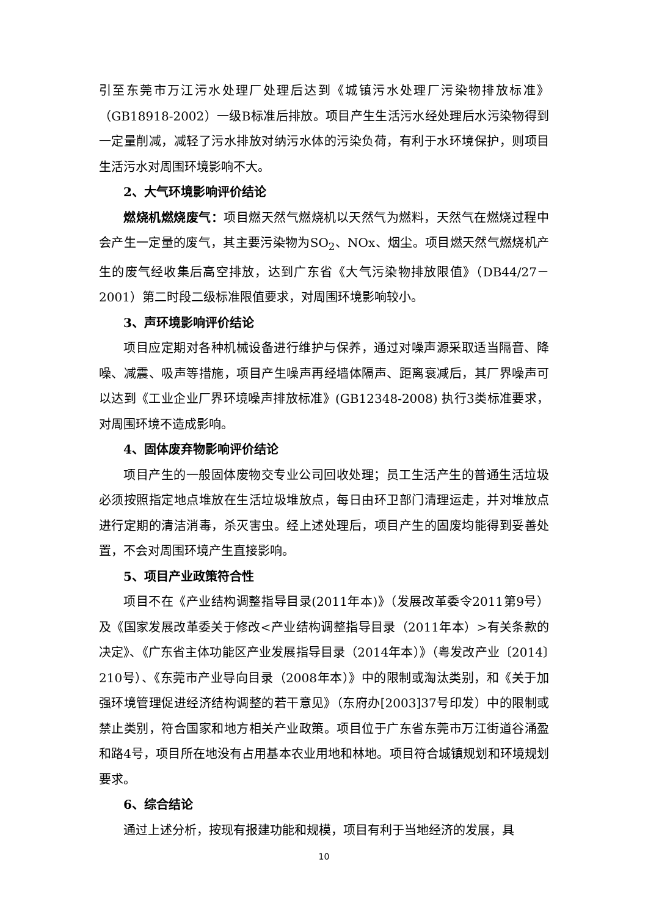引至东莞市万江污水处理厂处理后达到《城镇污水处理厂污染物排放标准》（GB18918-2002）一级B标准后排放。项目产生生活污水经处理后水污染物得到一定量削减，减轻了污水排放对纳污水体的污染负荷，有利于水环境保护，则项目生活污水对周围环境影响不大。
2、大气环境影响评价结论
燃烧机燃烧废气：项目燃天然气燃烧机以天然气为燃料，天然气在燃烧过程中会产生一定量的废气，其主要污染物为SO<sub>2</sub>、NOx、烟尘。项目燃天然气燃烧机产生的废气经收集后高空排放，达到广东省《大气污染物排放限值》（DB44/27－2001）第二时段二级标准限值要求，对周围环境影响较小。
3、声环境影响评价结论
项目应定期对各种机械设备进行维护与保养，通过对噪声源采取适当隔音、降噪、减震、吸声等措施，项目产生噪声再经墙体隔声、距离衰减后，其厂界噪声可以达到《工业企业厂界环境噪声排放标准》(GB12348-2008) 执行3类标准要求，对周围环境不造成影响。
4、固体废弃物影响评价结论
项目产生的一般固体废物交专业公司回收处理；员工生活产生的普通生活垃圾必须按照指定地点堆放在生活垃圾堆放点，每日由环卫部门清理运走，并对堆放点进行定期的清洁消毒，杀灭害虫。经上述处理后，项目产生的固废均能得到妥善处置，不会对周围环境产生直接影响。
5、项目产业政策符合性
项目不在《产业结构调整指导目录(2011年本)》（发展改革委令2011第9号）及《国家发展改革委关于修改<产业结构调整指导目录（2011年本）>有关条款的决定》、《广东省主体功能区产业发展指导目录（2014年本）》（粤发改产业〔2014〕210号）、《东莞市产业导向目录（2008年本）》中的限制或淘汰类别，和《关于加强环境管理促进经济结构调整的若干意见》（东府办[2003]37号印发）中的限制或禁止类别，符合国家和地方相关产业政策。项目位于广东省东莞市万江街道谷涌盈和路4号，项目所在地没有占用基本农业用地和林地。项目符合城镇规划和环境规划要求。
6、综合结论
通过上述分析，按现有报建功能和规模，项目有利于当地经济的发展，具
10